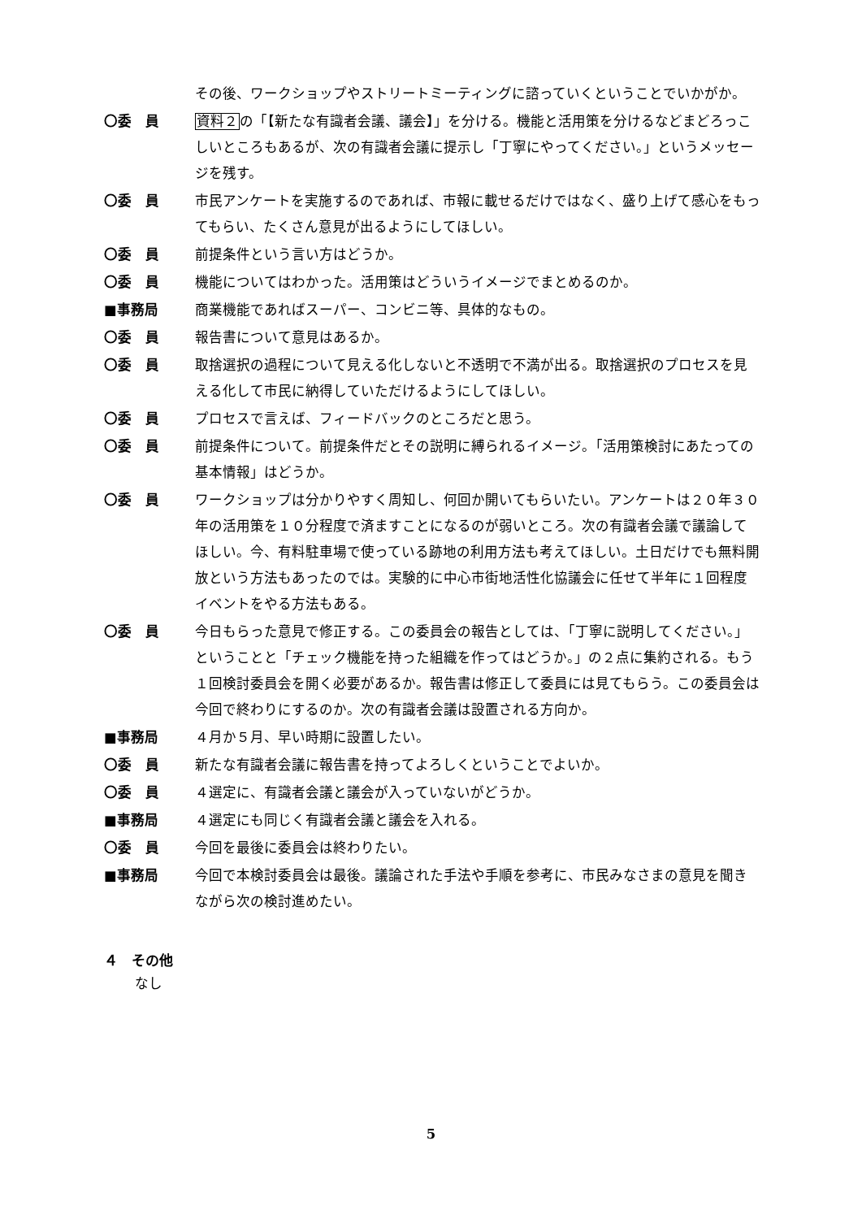その後、ワークショップやストリートミーティングに諮っていくということでいかがか。
〇委　員 資料２の「【新たな有識者会議、議会】」を分ける。機能と活用策を分けるなどまどろっこしいところもあるが、次の有識者会議に提示し「丁寧にやってください。」というメッセージを残す。
〇委　員 市民アンケートを実施するのであれば、市報に載せるだけではなく、盛り上げて感心をもってもらい、たくさん意見が出るようにしてほしい。
〇委　員 前提条件という言い方はどうか。
〇委　員 機能についてはわかった。活用策はどういうイメージでまとめるのか。
■事務局 商業機能であればスーパー、コンビニ等、具体的なもの。
〇委　員 報告書について意見はあるか。
〇委　員 取捨選択の過程について見える化しないと不透明で不満が出る。取捨選択のプロセスを見える化して市民に納得していただけるようにしてほしい。
〇委　員 プロセスで言えば、フィードバックのところだと思う。
〇委　員 前提条件について。前提条件だとその説明に縛られるイメージ。「活用策検討にあたっての基本情報」はどうか。
〇委　員 ワークショップは分かりやすく周知し、何回か開いてもらいたい。アンケートは２０年３０年の活用策を１０分程度で済ますことになるのが弱いところ。次の有識者会議で議論してほしい。今、有料駐車場で使っている跡地の利用方法も考えてほしい。土日だけでも無料開放という方法もあったのでは。実験的に中心市街地活性化協議会に任せて半年に１回程度イベントをやる方法もある。
〇委　員 今日もらった意見で修正する。この委員会の報告としては、「丁寧に説明してください。」ということと「チェック機能を持った組織を作ってはどうか。」の２点に集約される。もう１回検討委員会を開く必要があるか。報告書は修正して委員には見てもらう。この委員会は今回で終わりにするのか。次の有識者会議は設置される方向か。
■事務局 ４月か５月、早い時期に設置したい。
〇委　員 新たな有識者会議に報告書を持ってよろしくということでよいか。
〇委　員 ４選定に、有識者会議と議会が入っていないがどうか。
■事務局 ４選定にも同じく有識者会議と議会を入れる。
〇委　員 今回を最後に委員会は終わりたい。
■事務局 今回で本検討委員会は最後。議論された手法や手順を参考に、市民みなさまの意見を聞きながら次の検討進めたい。
４　その他
なし
5